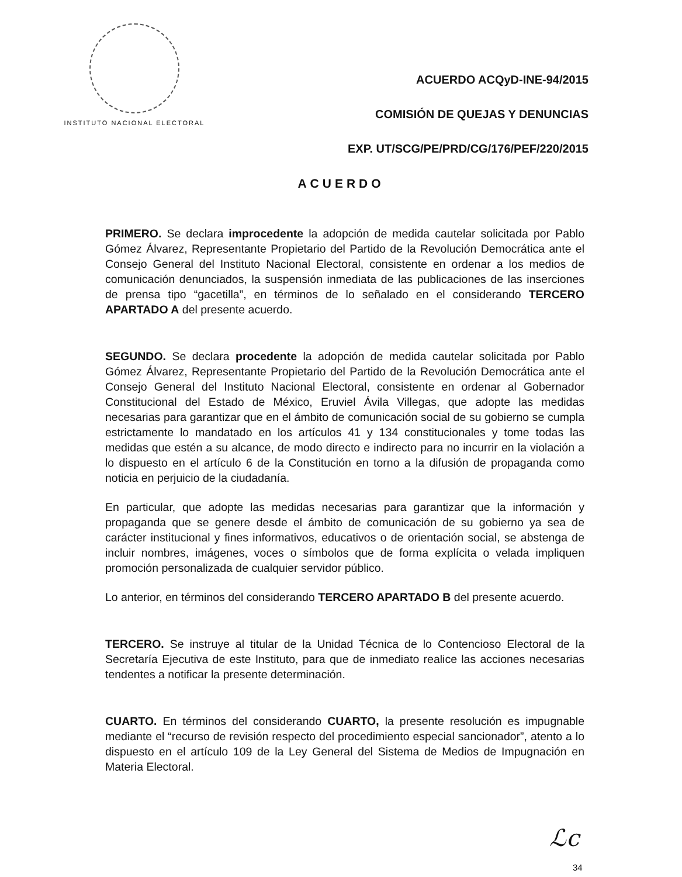INSTITUTO NACIONAL ELECTORAL
ACUERDO ACQyD-INE-94/2015
COMISIÓN DE QUEJAS Y DENUNCIAS
EXP. UT/SCG/PE/PRD/CG/176/PEF/220/2015
ACUERDO
PRIMERO. Se declara improcedente la adopción de medida cautelar solicitada por Pablo Gómez Álvarez, Representante Propietario del Partido de la Revolución Democrática ante el Consejo General del Instituto Nacional Electoral, consistente en ordenar a los medios de comunicación denunciados, la suspensión inmediata de las publicaciones de las inserciones de prensa tipo “gacetilla”, en términos de lo señalado en el considerando TERCERO APARTADO A del presente acuerdo.
SEGUNDO. Se declara procedente la adopción de medida cautelar solicitada por Pablo Gómez Álvarez, Representante Propietario del Partido de la Revolución Democrática ante el Consejo General del Instituto Nacional Electoral, consistente en ordenar al Gobernador Constitucional del Estado de México, Eruviel Ávila Villegas, que adopte las medidas necesarias para garantizar que en el ámbito de comunicación social de su gobierno se cumpla estrictamente lo mandatado en los artículos 41 y 134 constitucionales y tome todas las medidas que estén a su alcance, de modo directo e indirecto para no incurrir en la violación a lo dispuesto en el artículo 6 de la Constitución en torno a la difusión de propaganda como noticia en perjuicio de la ciudadanía.
En particular, que adopte las medidas necesarias para garantizar que la información y propaganda que se genere desde el ámbito de comunicación de su gobierno ya sea de carácter institucional y fines informativos, educativos o de orientación social, se abstenga de incluir nombres, imágenes, voces o símbolos que de forma explícita o velada impliquen promoción personalizada de cualquier servidor público.
Lo anterior, en términos del considerando TERCERO APARTADO B del presente acuerdo.
TERCERO. Se instruye al titular de la Unidad Técnica de lo Contencioso Electoral de la Secretaría Ejecutiva de este Instituto, para que de inmediato realice las acciones necesarias tendentes a notificar la presente determinación.
CUARTO. En términos del considerando CUARTO, la presente resolución es impugnable mediante el “recurso de revisión respecto del procedimiento especial sancionador”, atento a lo dispuesto en el artículo 109 de la Ley General del Sistema de Medios de Impugnación en Materia Electoral.
ℒc
34